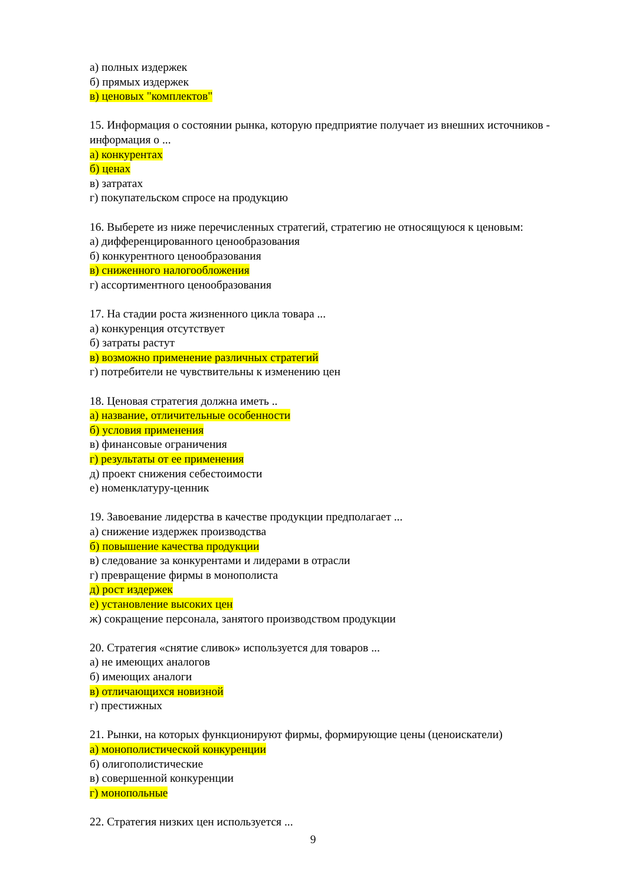а) полных издержек
б) прямых издержек
в) ценовых "комплектов"
15. Информация о состоянии рынка, которую предприятие получает из внешних источников - информация о ...
а) конкурентах
б) ценах
в) затратах
г) покупательском спросе на продукцию
16. Выберете из ниже перечисленных стратегий, стратегию не относящуюся к ценовым:
а) дифференцированного ценообразования
б) конкурентного ценообразования
в) сниженного налогообложения
г) ассортиментного ценообразования
17. На стадии роста жизненного цикла товара ...
а) конкуренция отсутствует
б) затраты растут
в) возможно применение различных стратегий
г) потребители не чувствительны к изменению цен
18. Ценовая стратегия должна иметь ..
а) название, отличительные особенности
б) условия применения
в) финансовые ограничения
г) результаты от ее применения
д) проект снижения себестоимости
е) номенклатуру-ценник
19. Завоевание лидерства в качестве продукции предполагает ...
а) снижение издержек производства
б) повышение качества продукции
в) следование за конкурентами и лидерами в отрасли
г) превращение фирмы в монополиста
д) рост издержек
е) установление высоких цен
ж) сокращение персонала, занятого производством продукции
20. Стратегия «снятие сливок» используется для товаров ...
а) не имеющих аналогов
б) имеющих аналоги
в) отличающихся новизной
г) престижных
21. Рынки, на которых функционируют фирмы, формирующие цены (ценоискатели)
а) монополистической конкуренции
б) олигополистические
в) совершенной конкуренции
г) монопольные
22. Стратегия низких цен используется ...
9